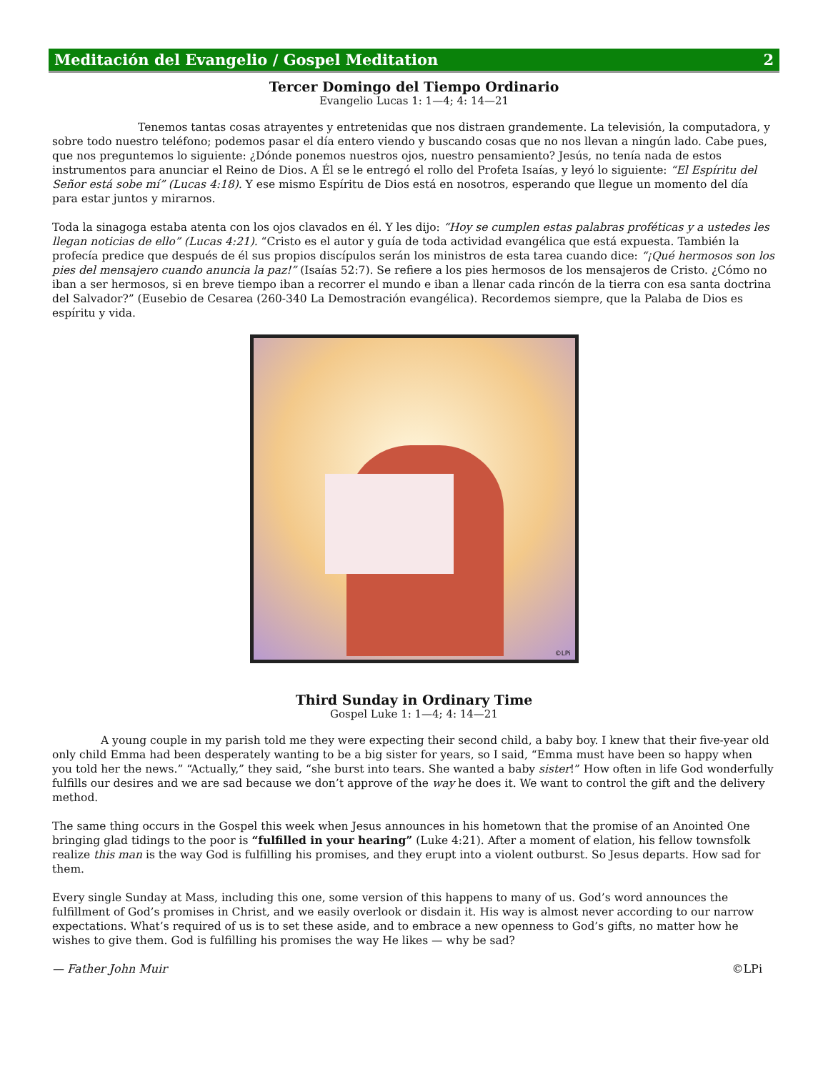Meditación del Evangelio / Gospel Meditation 2
Tercer Domingo del Tiempo Ordinario
Evangelio Lucas 1: 1—4; 4: 14—21
Tenemos tantas cosas atrayentes y entretenidas que nos distraen grandemente. La televisión, la computadora, y sobre todo nuestro teléfono; podemos pasar el día entero viendo y buscando cosas que no nos llevan a ningún lado. Cabe pues, que nos preguntemos lo siguiente: ¿Dónde ponemos nuestros ojos, nuestro pensamiento? Jesús, no tenía nada de estos instrumentos para anunciar el Reino de Dios. A Él se le entregó el rollo del Profeta Isaías, y leyó lo siguiente: “El Espíritu del Señor está sobe mí” (Lucas 4:18). Y ese mismo Espíritu de Dios está en nosotros, esperando que llegue un momento del día para estar juntos y mirarnos.
Toda la sinagoga estaba atenta con los ojos clavados en él. Y les dijo: “Hoy se cumplen estas palabras proféticas y a ustedes les llegan noticias de ello” (Lucas 4:21). “Cristo es el autor y guía de toda actividad evangélica que está expuesta. También la profecía predice que después de él sus propios discípulos serán los ministros de esta tarea cuando dice: “¡Qué hermosos son los pies del mensajero cuando anuncia la paz!” (Isaías 52:7). Se refiere a los pies hermosos de los mensajeros de Cristo. ¿Cómo no iban a ser hermosos, si en breve tiempo iban a recorrer el mundo e iban a llenar cada rincón de la tierra con esa santa doctrina del Salvador?” (Eusebio de Cesarea (260-340 La Demostración evangélica). Recordemos siempre, que la Palaba de Dios es espíritu y vida.
©LPi
Third Sunday in Ordinary Time
Gospel Luke 1: 1—4; 4: 14—21
A young couple in my parish told me they were expecting their second child, a baby boy. I knew that their five-year old only child Emma had been desperately wanting to be a big sister for years, so I said, “Emma must have been so happy when you told her the news.” “Actually,” they said, “she burst into tears. She wanted a baby sister!” How often in life God wonderfully fulfills our desires and we are sad because we don’t approve of the way he does it. We want to control the gift and the delivery method.
The same thing occurs in the Gospel this week when Jesus announces in his hometown that the promise of an Anointed One bringing glad tidings to the poor is “fulfilled in your hearing” (Luke 4:21). After a moment of elation, his fellow townsfolk realize this man is the way God is fulfilling his promises, and they erupt into a violent outburst. So Jesus departs. How sad for them.
Every single Sunday at Mass, including this one, some version of this happens to many of us. God’s word announces the fulfillment of God’s promises in Christ, and we easily overlook or disdain it. His way is almost never according to our narrow expectations. What’s required of us is to set these aside, and to embrace a new openness to God’s gifts, no matter how he wishes to give them. God is fulfilling his promises the way He likes — why be sad?
— Father John Muir ©LPi